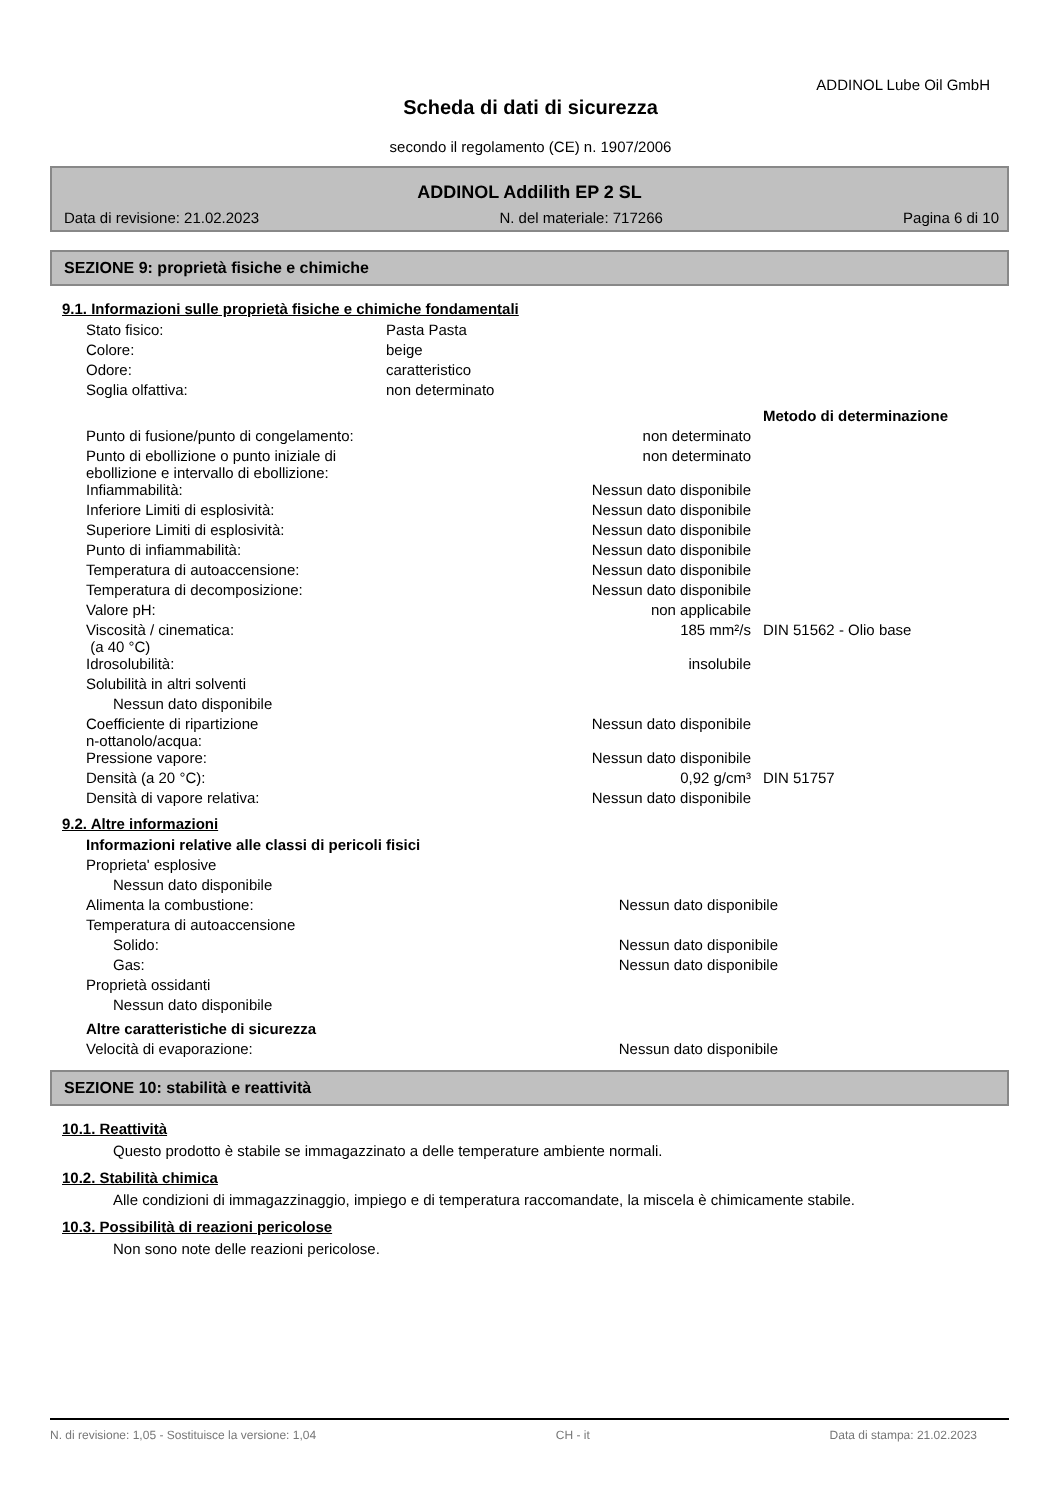ADDINOL Lube Oil GmbH
Scheda di dati di sicurezza
secondo il regolamento (CE) n. 1907/2006
ADDINOL Addilith EP 2 SL
Data di revisione: 21.02.2023 N. del materiale: 717266 Pagina 6 di 10
SEZIONE 9: proprietà fisiche e chimiche
9.1. Informazioni sulle proprietà fisiche e chimiche fondamentali
| Stato fisico: | Pasta Pasta | |
| Colore: | beige | |
| Odore: | caratteristico | |
| Soglia olfattiva: | non determinato | |
| | | Metodo di determinazione |
| Punto di fusione/punto di congelamento: | non determinato | |
| Punto di ebollizione o punto iniziale di ebollizione e intervallo di ebollizione: | non determinato | |
| Infiammabilità: | Nessun dato disponibile | |
| Inferiore Limiti di esplosività: | Nessun dato disponibile | |
| Superiore Limiti di esplosività: | Nessun dato disponibile | |
| Punto di infiammabilità: | Nessun dato disponibile | |
| Temperatura di autoaccensione: | Nessun dato disponibile | |
| Temperatura di decomposizione: | Nessun dato disponibile | |
| Valore pH: | non applicabile | |
| Viscosità / cinematica: (a 40 °C) | 185 mm²/s | DIN 51562 - Olio base |
| Idrosolubilità: | insolubile | |
| Solubilità in altri solventi | | |
| Nessun dato disponibile | | |
| Coefficiente di ripartizione n-ottanolo/acqua: | Nessun dato disponibile | |
| Pressione vapore: | Nessun dato disponibile | |
| Densità (a 20 °C): | 0,92 g/cm³ | DIN 51757 |
| Densità di vapore relativa: | Nessun dato disponibile | |
9.2. Altre informazioni
| Informazioni relative alle classi di pericoli fisici | | |
| Proprieta' esplosive | | |
| Nessun dato disponibile | | |
| Alimenta la combustione: | Nessun dato disponibile | |
| Temperatura di autoaccensione | | |
| Solido: | Nessun dato disponibile | |
| Gas: | Nessun dato disponibile | |
| Proprietà ossidanti | | |
| Nessun dato disponibile | | |
| Altre caratteristiche di sicurezza | | |
| Velocità di evaporazione: | Nessun dato disponibile | |
SEZIONE 10: stabilità e reattività
10.1. Reattività
Questo prodotto è stabile se immagazzinato a delle temperature ambiente normali.
10.2. Stabilità chimica
Alle condizioni di immagazzinaggio, impiego e di temperatura raccomandate, la miscela è chimicamente stabile.
10.3. Possibilità di reazioni pericolose
Non sono note delle reazioni pericolose.
N. di revisione: 1,05 - Sostituisce la versione: 1,04 CH - it Data di stampa: 21.02.2023